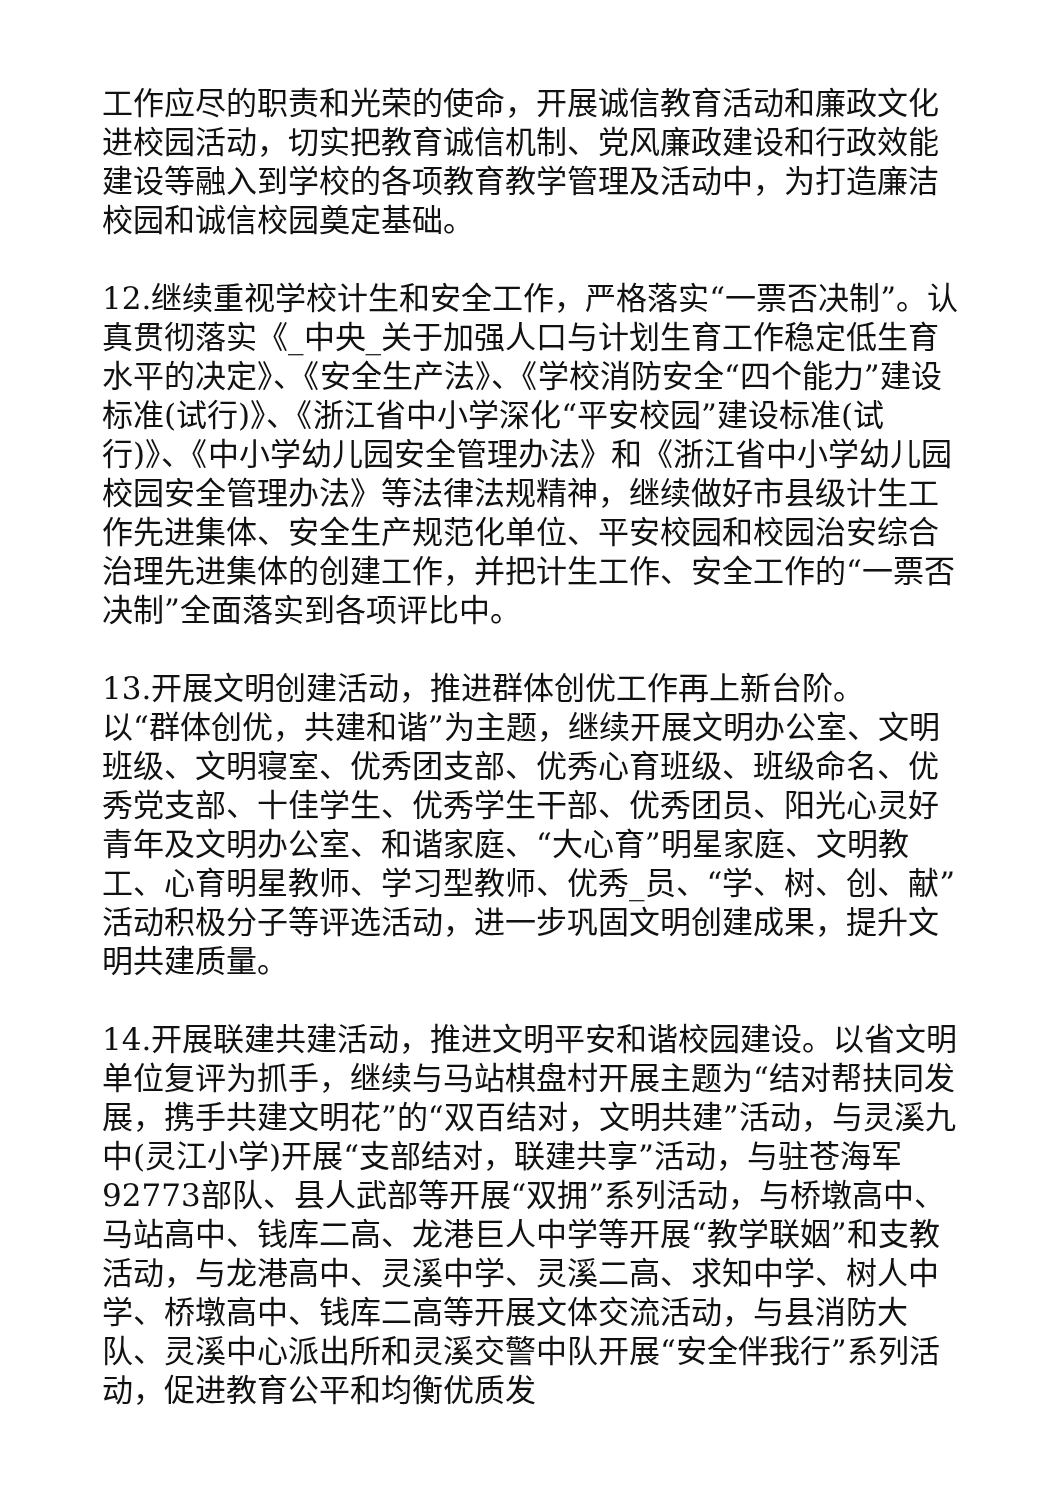工作应尽的职责和光荣的使命，开展诚信教育活动和廉政文化进校园活动，切实把教育诚信机制、党风廉政建设和行政效能建设等融入到学校的各项教育教学管理及活动中，为打造廉洁校园和诚信校园奠定基础。
12.继续重视学校计生和安全工作，严格落实“一票否决制”。认真贯彻落实《_中央_关于加强人口与计划生育工作稳定低生育水平的决定》、《安全生产法》、《学校消防安全“四个能力”建设标准(试行)》、《浙江省中小学深化“平安校园”建设标准(试行)》、《中小学幼儿园安全管理办法》和《浙江省中小学幼儿园校园安全管理办法》等法律法规精神，继续做好市县级计生工作先进集体、安全生产规范化单位、平安校园和校园治安综合治理先进集体的创建工作，并把计生工作、安全工作的“一票否决制”全面落实到各项评比中。
13.开展文明创建活动，推进群体创优工作再上新台阶。
以“群体创优，共建和谐”为主题，继续开展文明办公室、文明班级、文明寝室、优秀团支部、优秀心育班级、班级命名、优秀党支部、十佳学生、优秀学生干部、优秀团员、阳光心灵好青年及文明办公室、和谐家庭、“大心育”明星家庭、文明教工、心育明星教师、学习型教师、优秀_员、“学、树、创、献”活动积极分子等评选活动，进一步巩固文明创建成果，提升文明共建质量。
14.开展联建共建活动，推进文明平安和谐校园建设。以省文明单位复评为抓手，继续与马站棋盘村开展主题为“结对帮扶同发展，携手共建文明花”的“双百结对，文明共建”活动，与灵溪九中(灵江小学)开展“支部结对，联建共享”活动，与驻苍海军92773部队、县人武部等开展“双拥”系列活动，与桥墩高中、马站高中、钱库二高、龙港巨人中学等开展“教学联姻”和支教活动，与龙港高中、灵溪中学、灵溪二高、求知中学、树人中学、桥墩高中、钱库二高等开展文体交流活动，与县消防大队、灵溪中心派出所和灵溪交警中队开展“安全伴我行”系列活动，促进教育公平和均衡优质发